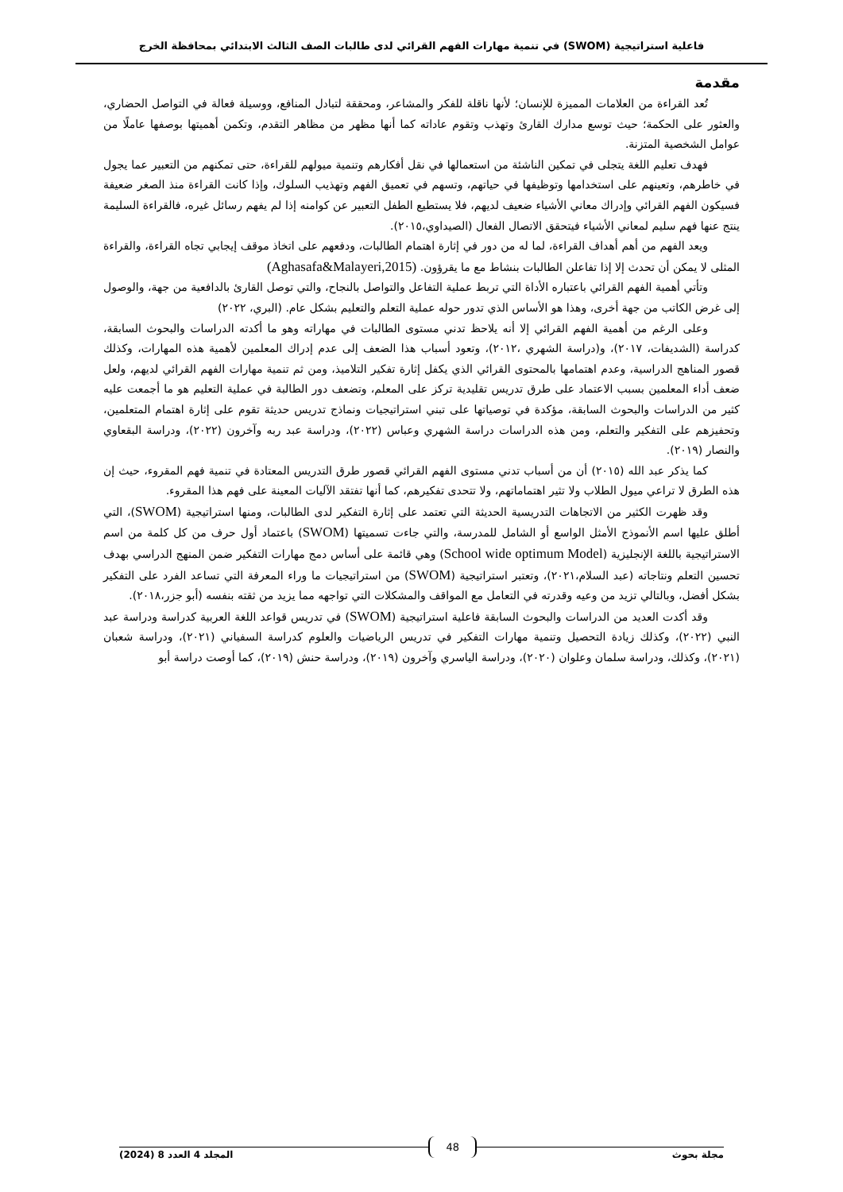فاعلية استراتيجية (SWOM) في تنمية مهارات الفهم القرائي لدى طالبات الصف الثالث الابتدائي بمحافظة الخرج
مقدمة
تُعد القراءة من العلامات المميزة للإنسان؛ لأنها ناقلة للفكر والمشاعر، ومحققة لتبادل المنافع، ووسيلة فعالة في التواصل الحضاري، والعثور على الحكمة؛ حيث توسع مدارك القارئ وتهذب وتقوم عاداته كما أنها مظهر من مظاهر التقدم، وتكمن أهميتها بوصفها عاملًا من عوامل الشخصية المتزنة.
فهدف تعليم اللغة يتجلى في تمكين الناشئة من استعمالها في نقل أفكارهم وتنمية ميولهم للقراءة، حتى تمكنهم من التعبير عما يجول في خاطرهم، وتعينهم على استخدامها وتوظيفها في حياتهم، وتسهم في تعميق الفهم وتهذيب السلوك، وإذا كانت القراءة منذ الصغر ضعيفة فسيكون الفهم القرائي وإدراك معاني الأشياء ضعيف لديهم، فلا يستطيع الطفل التعبير عن كوامنه إذا لم يفهم رسائل غيره، فالقراءة السليمة ينتج عنها فهم سليم لمعاني الأشياء فيتحقق الاتصال الفعال (الصيداوي،٢٠١٥).
ويعد الفهم من أهم أهداف القراءة، لما له من دور في إثارة اهتمام الطالبات، ودفعهم على اتخاذ موقف إيجابي تجاه القراءة، والقراءة المثلى لا يمكن أن تحدث إلا إذا تفاعلن الطالبات بنشاط مع ما يقرؤون. (Aghasafa&Malayeri,2015)
وتأتي أهمية الفهم القرائي باعتباره الأداة التي تربط عملية التفاعل والتواصل بالنجاح، والتي توصل القارئ بالدافعية من جهة، والوصول إلى غرض الكاتب من جهة أخرى، وهذا هو الأساس الذي تدور حوله عملية التعلم والتعليم بشكل عام. (البري، ٢٠٢٢)
وعلى الرغم من أهمية الفهم القرائي إلا أنه يلاحظ تدني مستوى الطالبات في مهاراته وهو ما أكدته الدراسات والبحوث السابقة، كدراسة (الشديفات، ٢٠١٧)، و(دراسة الشهري ،٢٠١٢)، وتعود أسباب هذا الضعف إلى عدم إدراك المعلمين لأهمية هذه المهارات، وكذلك قصور المناهج الدراسية، وعدم اهتمامها بالمحتوى القرائي الذي يكفل إثارة تفكير التلاميذ، ومن ثم تنمية مهارات الفهم القرائي لديهم، ولعل ضعف أداء المعلمين بسبب الاعتماد على طرق تدريس تقليدية تركز على المعلم، وتضعف دور الطالبة في عملية التعليم هو ما أجمعت عليه كثير من الدراسات والبحوث السابقة، مؤكدة في توصياتها على تبني استراتيجيات ونماذج تدريس حديثة تقوم على إثارة اهتمام المتعلمين، وتحفيزهم على التفكير والتعلم، ومن هذه الدراسات دراسة الشهري وعباس (٢٠٢٢)، ودراسة عبد ربه وآخرون (٢٠٢٢)، ودراسة البقعاوي والنصار (٢٠١٩).
كما يذكر عبد الله (٢٠١٥) أن من أسباب تدني مستوى الفهم القرائي قصور طرق التدريس المعتادة في تنمية فهم المقروء، حيث إن هذه الطرق لا تراعي ميول الطلاب ولا تثير اهتماماتهم، ولا تتحدى تفكيرهم، كما أنها تفتقد الآليات المعينة على فهم هذا المقروء.
وقد ظهرت الكثير من الاتجاهات التدريسية الحديثة التي تعتمد على إثارة التفكير لدى الطالبات، ومنها استراتيجية (SWOM)، التي أطلق عليها اسم الأنموذج الأمثل الواسع أو الشامل للمدرسة، والتي جاءت تسميتها (SWOM) باعتماد أول حرف من كل كلمة من اسم الاستراتيجية باللغة الإنجليزية (School wide optimum Model) وهي قائمة على أساس دمج مهارات التفكير ضمن المنهج الدراسي بهدف تحسين التعلم ونتاجاته (عبد السلام،٢٠٢١)، وتعتبر استراتيجية (SWOM) من استراتيجيات ما وراء المعرفة التي تساعد الفرد على التفكير بشكل أفضل، وبالتالي تزيد من وعيه وقدرته في التعامل مع المواقف والمشكلات التي تواجهه مما يزيد من ثقته بنفسه (أبو جزر،٢٠١٨).
وقد أكدت العديد من الدراسات والبحوث السابقة فاعلية استراتيجية (SWOM) في تدريس قواعد اللغة العربية كدراسة ودراسة عبد النبي (٢٠٢٢)، وكذلك زيادة التحصيل وتنمية مهارات التفكير في تدريس الرياضيات والعلوم كدراسة السفياني (٢٠٢١)، ودراسة شعبان (٢٠٢١)، وكذلك، ودراسة سلمان وعلوان (٢٠٢٠)، ودراسة الياسري وآخرون (٢٠١٩)، ودراسة حنش (٢٠١٩)، كما أوصت دراسة أبو
مجلة بحوث 48 المجلد 4 العدد 8 (2024)